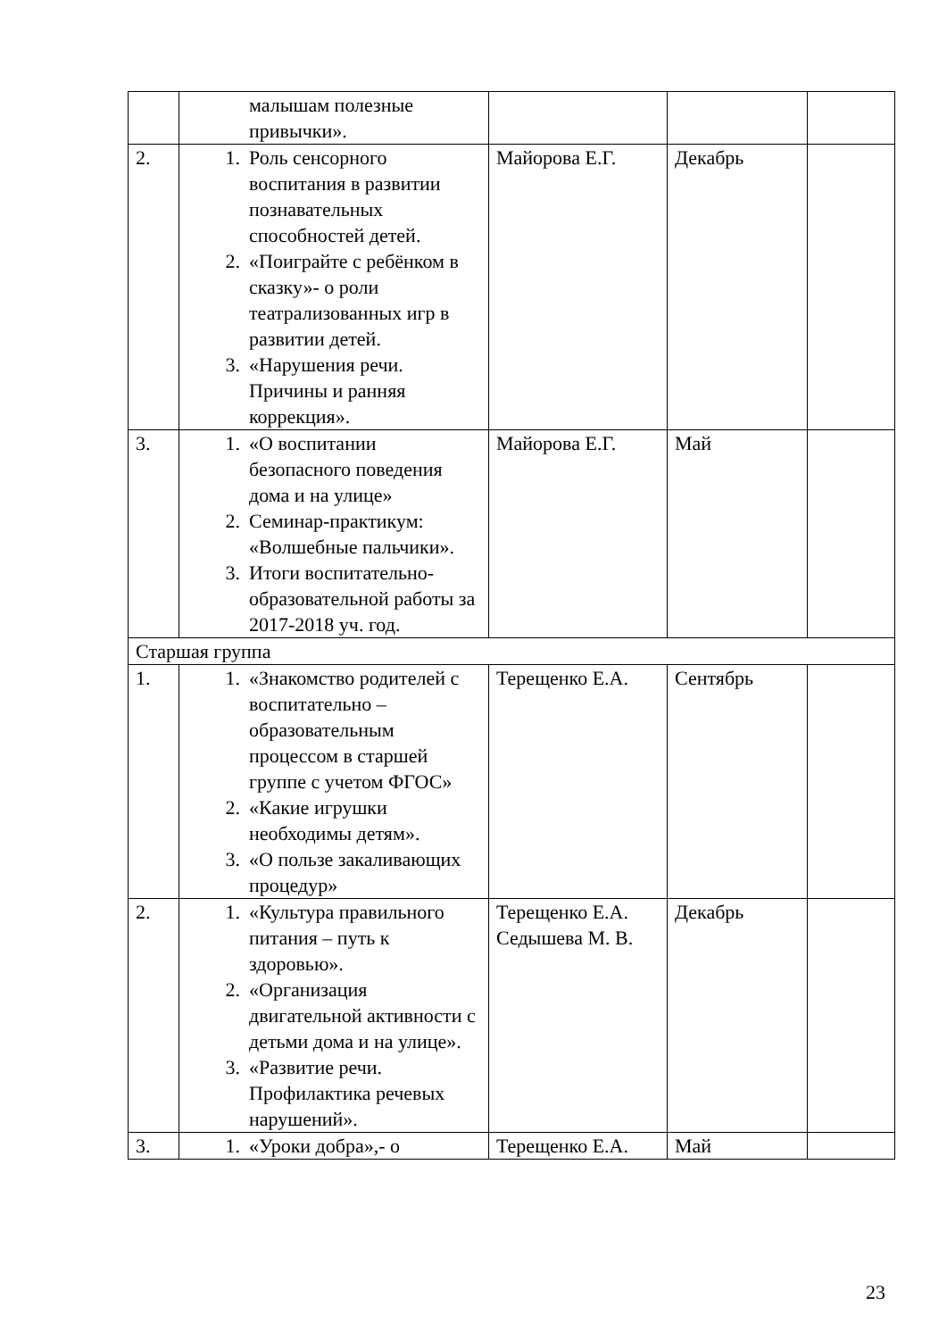| | малышам полезные привычки». | | | |
| 2. | 1. Роль сенсорного воспитания в развитии познавательных способностей детей. 2. «Поиграйте с ребёнком в сказку»- о роли театрализованных игр в развитии детей. 3. «Нарушения речи. Причины и ранняя коррекция». | Майорова Е.Г. | Декабрь | |
| 3. | 1. «О воспитании безопасного поведения дома и на улице» 2. Семинар-практикум: «Волшебные пальчики». 3. Итоги воспитательно-образовательной работы за 2017-2018 уч. год. | Майорова Е.Г. | Май | |
| Старшая группа | | | | |
| 1. | 1. «Знакомство родителей с воспитательно – образовательным процессом в старшей группе с учетом ФГОС» 2. «Какие игрушки необходимы детям». 3. «О пользе закаливающих процедур» | Терещенко Е.А. | Сентябрь | |
| 2. | 1. «Культура правильного питания – путь к здоровью». 2. «Организация двигательной активности с детьми дома и на улице». 3. «Развитие речи. Профилактика речевых нарушений». | Терещенко Е.А. Седышева М. В. | Декабрь | |
| 3. | 1. «Уроки добра»,- о | Терещенко Е.А. | Май | |
23